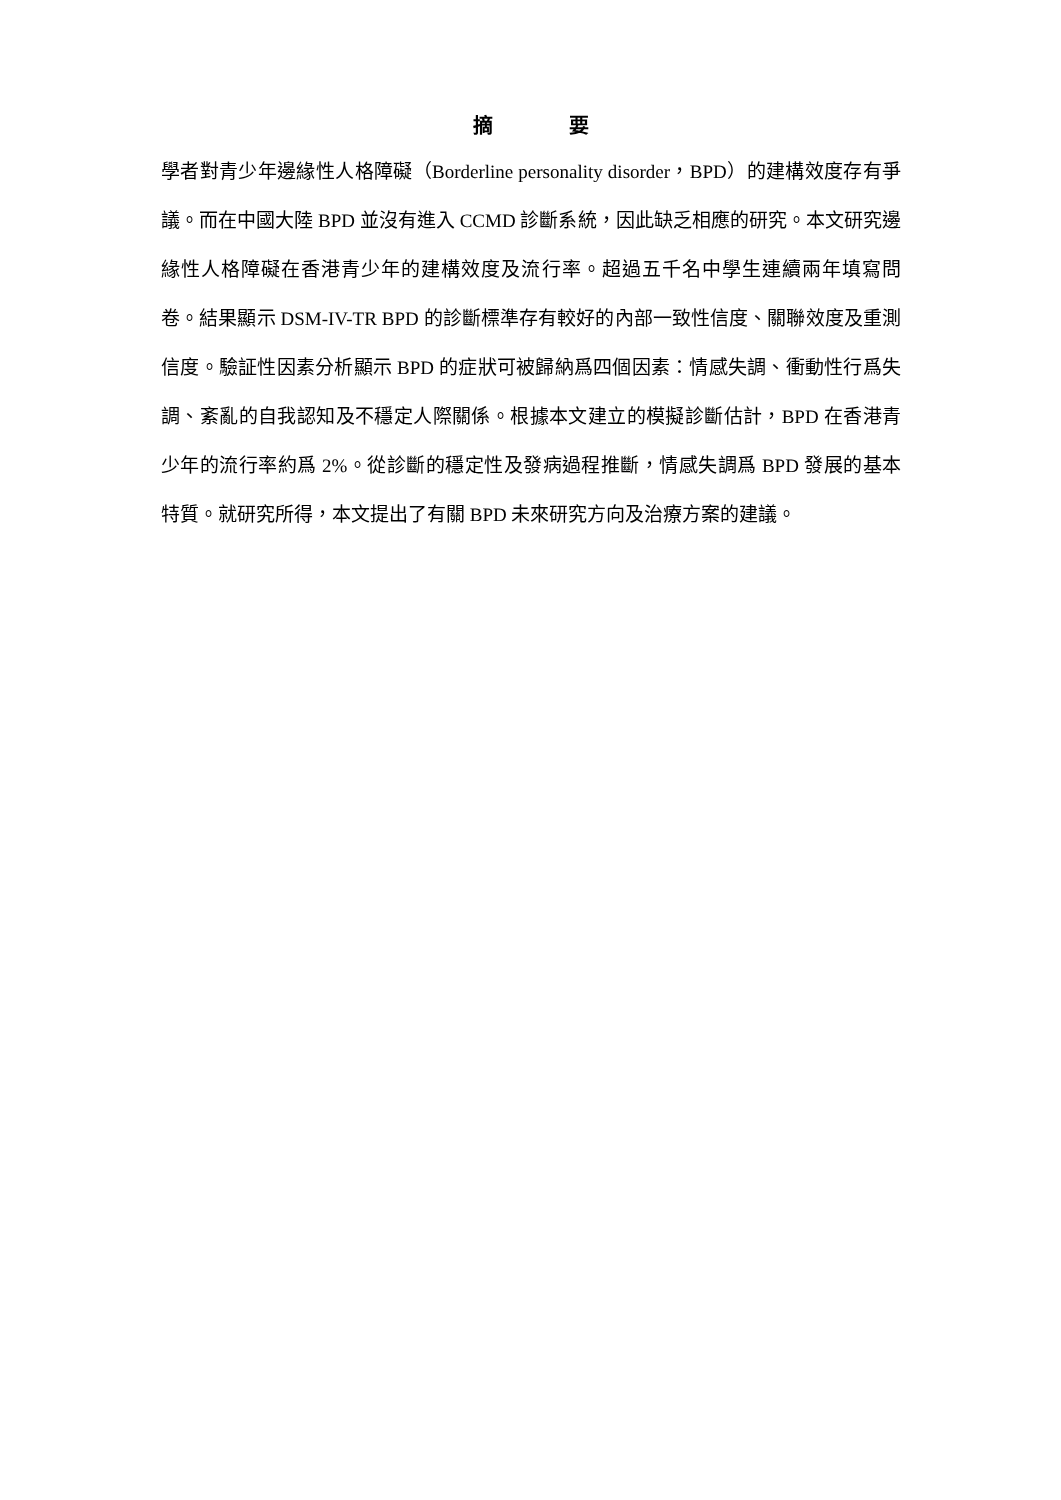摘 要
學者對青少年邊緣性人格障礙（Borderline personality disorder，BPD）的建構效度存有爭議。而在中國大陸 BPD 並沒有進入 CCMD 診斷系統，因此缺乏相應的研究。本文研究邊緣性人格障礙在香港青少年的建構效度及流行率。超過五千名中學生連續兩年填寫問卷。結果顯示 DSM-IV-TR BPD 的診斷標準存有較好的內部一致性信度、關聯效度及重測信度。驗証性因素分析顯示 BPD 的症狀可被歸納爲四個因素：情感失調、衝動性行爲失調、紊亂的自我認知及不穩定人際關係。根據本文建立的模擬診斷估計，BPD 在香港青少年的流行率約爲 2%。從診斷的穩定性及發病過程推斷，情感失調爲 BPD 發展的基本特質。就研究所得，本文提出了有關 BPD 未來研究方向及治療方案的建議。